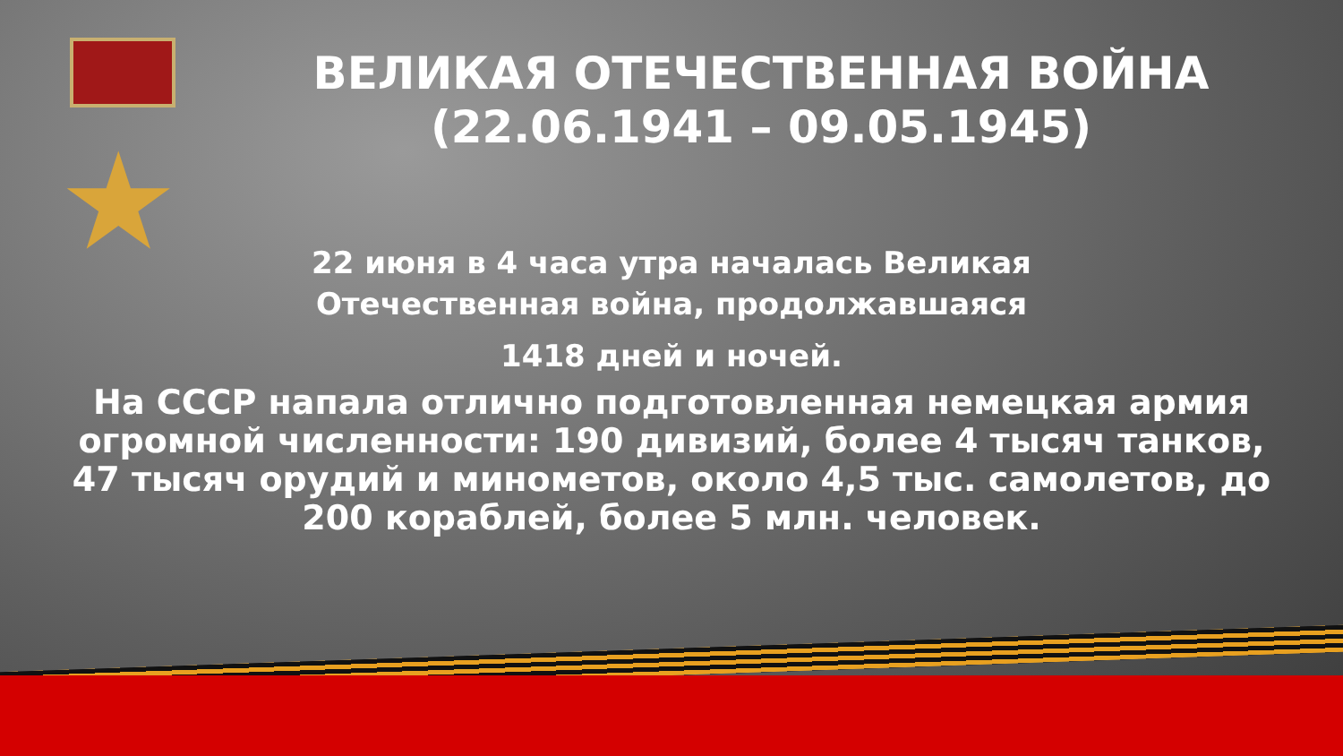★
ВЕЛИКАЯ ОТЕЧЕСТВЕННАЯ ВОЙНА (22.06.1941 – 09.05.1945)
22 июня в 4 часа утра началась Великая Отечественная война, продолжавшаяся
1418 дней и ночей.
На СССР напала отлично подготовленная немецкая армия огромной численности: 190 дивизий, более 4 тысяч танков, 47 тысяч орудий и минометов, около 4,5 тыс. самолетов, до 200 кораблей, более 5 млн. человек.